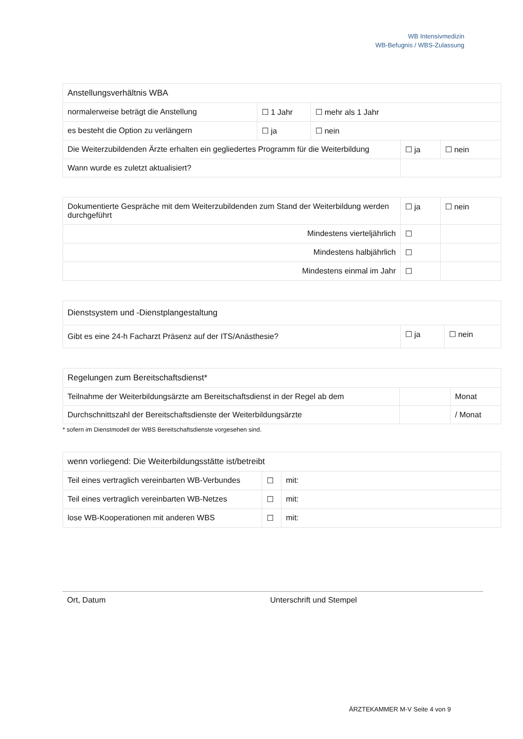WB Intensivmedizin
WB-Befugnis / WBS-Zulassung
| Anstellungsverhältnis WBA | | |
| --- | --- | --- |
| normalerweise beträgt die Anstellung | ☐ 1 Jahr | ☐ mehr als 1 Jahr |
| es besteht die Option zu verlängern | ☐ ja | ☐ nein |
| Die Weiterzubildenden Ärzte erhalten ein gegliedertes Programm für die Weiterbildung | ☐ ja | ☐ nein |
| Wann wurde es zuletzt aktualisiert? | | |
| Dokumentierte Gespräche mit dem Weiterzubildenden zum Stand der Weiterbildung werden durchgeführt | ☐ ja | ☐ nein |
| Mindestens vierteljährlich | ☐ | |
| Mindestens halbjährlich | ☐ | |
| Mindestens einmal im Jahr | ☐ | |
| Dienstsystem und -Dienstplangestaltung | | |
| --- | --- | --- |
| Gibt es eine 24-h Facharzt Präsenz auf der ITS/Anästhesie? | ☐ ja | ☐ nein |
| Regelungen zum Bereitschaftsdienst* | | |
| --- | --- | --- |
| Teilnahme der Weiterbildungsärzte am Bereitschaftsdienst in der Regel ab dem | | Monat |
| Durchschnittszahl der Bereitschaftsdienste der Weiterbildungsärzte | | / Monat |
* sofern im Dienstmodell der WBS Bereitschaftsdienste vorgesehen sind.
| wenn vorliegend: Die Weiterbildungsstätte ist/betreibt | | |
| --- | --- | --- |
| Teil eines vertraglich vereinbarten WB-Verbundes | ☐ | mit: |
| Teil eines vertraglich vereinbarten WB-Netzes | ☐ | mit: |
| lose WB-Kooperationen mit anderen WBS | ☐ | mit: |
Ort, Datum Unterschrift und Stempel
ÄRZTEKAMMER M-V Seite 4 von 9